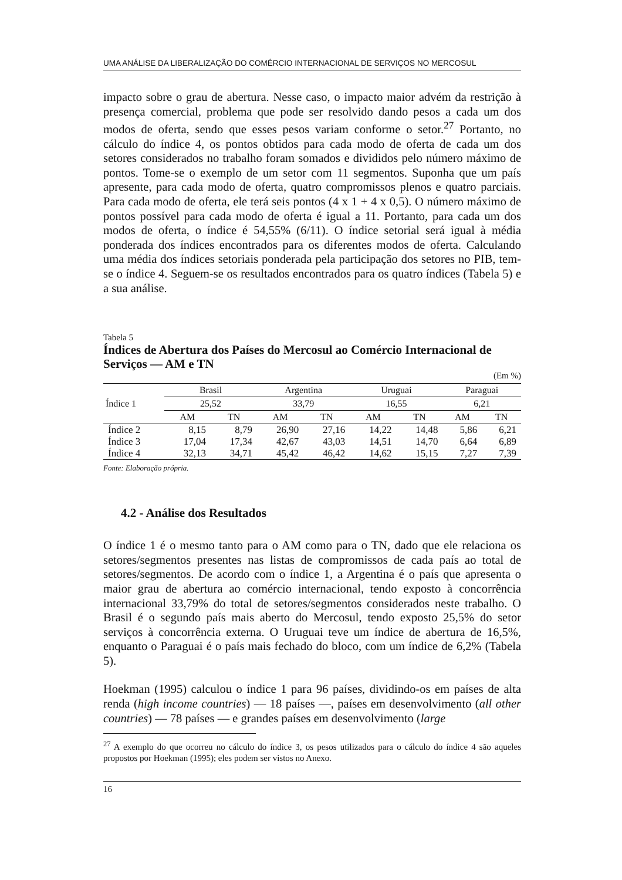UMA ANÁLISE DA LIBERALIZAÇÃO DO COMÉRCIO INTERNACIONAL DE SERVIÇOS NO MERCOSUL
impacto sobre o grau de abertura. Nesse caso, o impacto maior advém da restrição à presença comercial, problema que pode ser resolvido dando pesos a cada um dos modos de oferta, sendo que esses pesos variam conforme o setor.<sup>27</sup> Portanto, no cálculo do índice 4, os pontos obtidos para cada modo de oferta de cada um dos setores considerados no trabalho foram somados e divididos pelo número máximo de pontos. Tome-se o exemplo de um setor com 11 segmentos. Suponha que um país apresente, para cada modo de oferta, quatro compromissos plenos e quatro parciais. Para cada modo de oferta, ele terá seis pontos (4 x 1 + 4 x 0,5). O número máximo de pontos possível para cada modo de oferta é igual a 11. Portanto, para cada um dos modos de oferta, o índice é 54,55% (6/11). O índice setorial será igual à média ponderada dos índices encontrados para os diferentes modos de oferta. Calculando uma média dos índices setoriais ponderada pela participação dos setores no PIB, tem-se o índice 4. Seguem-se os resultados encontrados para os quatro índices (Tabela 5) e a sua análise.
Tabela 5
Índices de Abertura dos Países do Mercosul ao Comércio Internacional de Serviços — AM e TN
(Em %)
| | Brasil | | Argentina | | Uruguai | | Paraguai | |
| Índice 1 | 25,52 | | 33,79 | | 16,55 | | 6,21 | |
| | AM | TN | AM | TN | AM | TN | AM | TN |
| Índice 2 | 8,15 | 8,79 | 26,90 | 27,16 | 14,22 | 14,48 | 5,86 | 6,21 |
| Índice 3 | 17,04 | 17,34 | 42,67 | 43,03 | 14,51 | 14,70 | 6,64 | 6,89 |
| Índice 4 | 32,13 | 34,71 | 45,42 | 46,42 | 14,62 | 15,15 | 7,27 | 7,39 |
Fonte: Elaboração própria.
4.2 - Análise dos Resultados
O índice 1 é o mesmo tanto para o AM como para o TN, dado que ele relaciona os setores/segmentos presentes nas listas de compromissos de cada país ao total de setores/segmentos. De acordo com o índice 1, a Argentina é o país que apresenta o maior grau de abertura ao comércio internacional, tendo exposto à concorrência internacional 33,79% do total de setores/segmentos considerados neste trabalho. O Brasil é o segundo país mais aberto do Mercosul, tendo exposto 25,5% do setor serviços à concorrência externa. O Uruguai teve um índice de abertura de 16,5%, enquanto o Paraguai é o país mais fechado do bloco, com um índice de 6,2% (Tabela 5).
Hoekman (1995) calculou o índice 1 para 96 países, dividindo-os em países de alta renda (high income countries) — 18 países —, países em desenvolvimento (all other countries) — 78 países — e grandes países em desenvolvimento (large
<sup>27</sup> A exemplo do que ocorreu no cálculo do índice 3, os pesos utilizados para o cálculo do índice 4 são aqueles propostos por Hoekman (1995); eles podem ser vistos no Anexo.
16